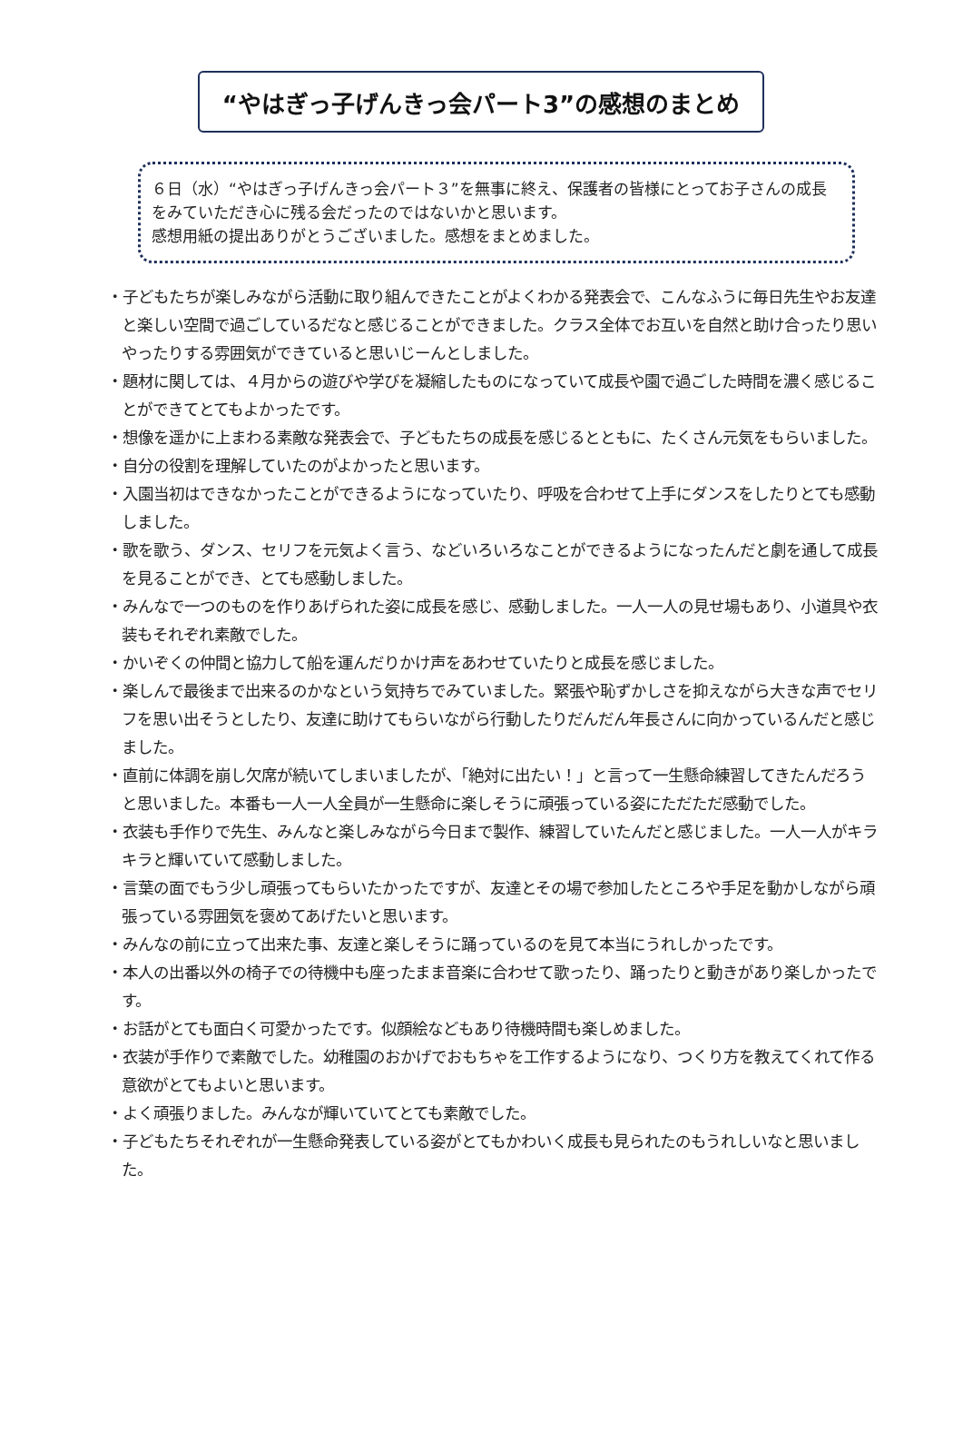“やはぎっ子げんきっ会パート3”の感想のまとめ
６日（水）“やはぎっ子げんきっ会パート３”を無事に終え、保護者の皆様にとってお子さんの成長をみていただき心に残る会だったのではないかと思います。
感想用紙の提出ありがとうございました。感想をまとめました。
・子どもたちが楽しみながら活動に取り組んできたことがよくわかる発表会で、こんなふうに毎日先生やお友達と楽しい空間で過ごしているだなと感じることができました。クラス全体でお互いを自然と助け合ったり思いやったりする雰囲気ができていると思いじーんとしました。
・題材に関しては、４月からの遊びや学びを凝縮したものになっていて成長や園で過ごした時間を濃く感じることができてとてもよかったです。
・想像を遥かに上まわる素敵な発表会で、子どもたちの成長を感じるとともに、たくさん元気をもらいました。
・自分の役割を理解していたのがよかったと思います。
・入園当初はできなかったことができるようになっていたり、呼吸を合わせて上手にダンスをしたりとても感動しました。
・歌を歌う、ダンス、セリフを元気よく言う、などいろいろなことができるようになったんだと劇を通して成長を見ることができ、とても感動しました。
・みんなで一つのものを作りあげられた姿に成長を感じ、感動しました。一人一人の見せ場もあり、小道具や衣装もそれぞれ素敵でした。
・かいぞくの仲間と協力して船を運んだりかけ声をあわせていたりと成長を感じました。
・楽しんで最後まで出来るのかなという気持ちでみていました。緊張や恥ずかしさを抑えながら大きな声でセリフを思い出そうとしたり、友達に助けてもらいながら行動したりだんだん年長さんに向かっているんだと感じました。
・直前に体調を崩し欠席が続いてしまいましたが、「絶対に出たい！」と言って一生懸命練習してきたんだろうと思いました。本番も一人一人全員が一生懸命に楽しそうに頑張っている姿にただただ感動でした。
・衣装も手作りで先生、みんなと楽しみながら今日まで製作、練習していたんだと感じました。一人一人がキラキラと輝いていて感動しました。
・言葉の面でもう少し頑張ってもらいたかったですが、友達とその場で参加したところや手足を動かしながら頑張っている雰囲気を褒めてあげたいと思います。
・みんなの前に立って出来た事、友達と楽しそうに踊っているのを見て本当にうれしかったです。
・本人の出番以外の椅子での待機中も座ったまま音楽に合わせて歌ったり、踊ったりと動きがあり楽しかったです。
・お話がとても面白く可愛かったです。似顔絵などもあり待機時間も楽しめました。
・衣装が手作りで素敵でした。幼稚園のおかげでおもちゃを工作するようになり、つくり方を教えてくれて作る意欲がとてもよいと思います。
・よく頑張りました。みんなが輝いていてとても素敵でした。
・子どもたちそれぞれが一生懸命発表している姿がとてもかわいく成長も見られたのもうれしいなと思いました。